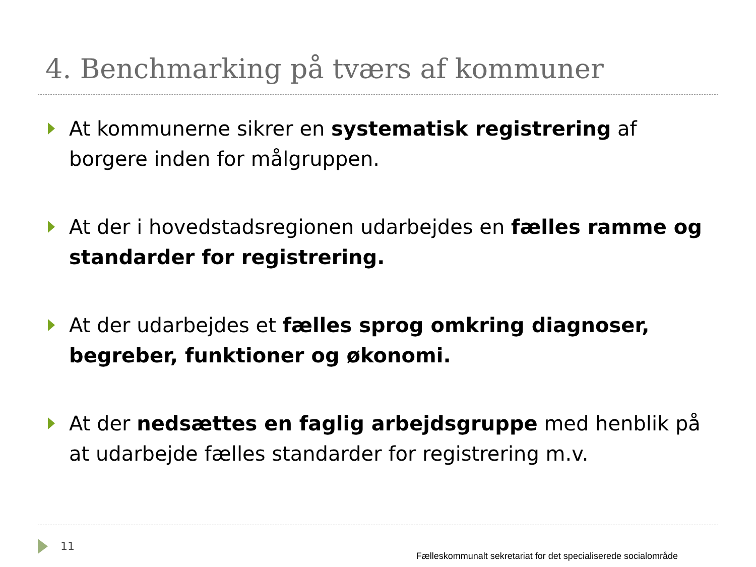4. Benchmarking på tværs af kommuner
At kommunerne sikrer en systematisk registrering af borgere inden for målgruppen.
At der i hovedstadsregionen udarbejdes en fælles ramme og standarder for registrering.
At der udarbejdes et fælles sprog omkring diagnoser, begreber, funktioner og økonomi.
At der nedsættes en faglig arbejdsgruppe med henblik på at udarbejde fælles standarder for registrering m.v.
11 Fælleskommunalt sekretariat for det specialiserede socialområde